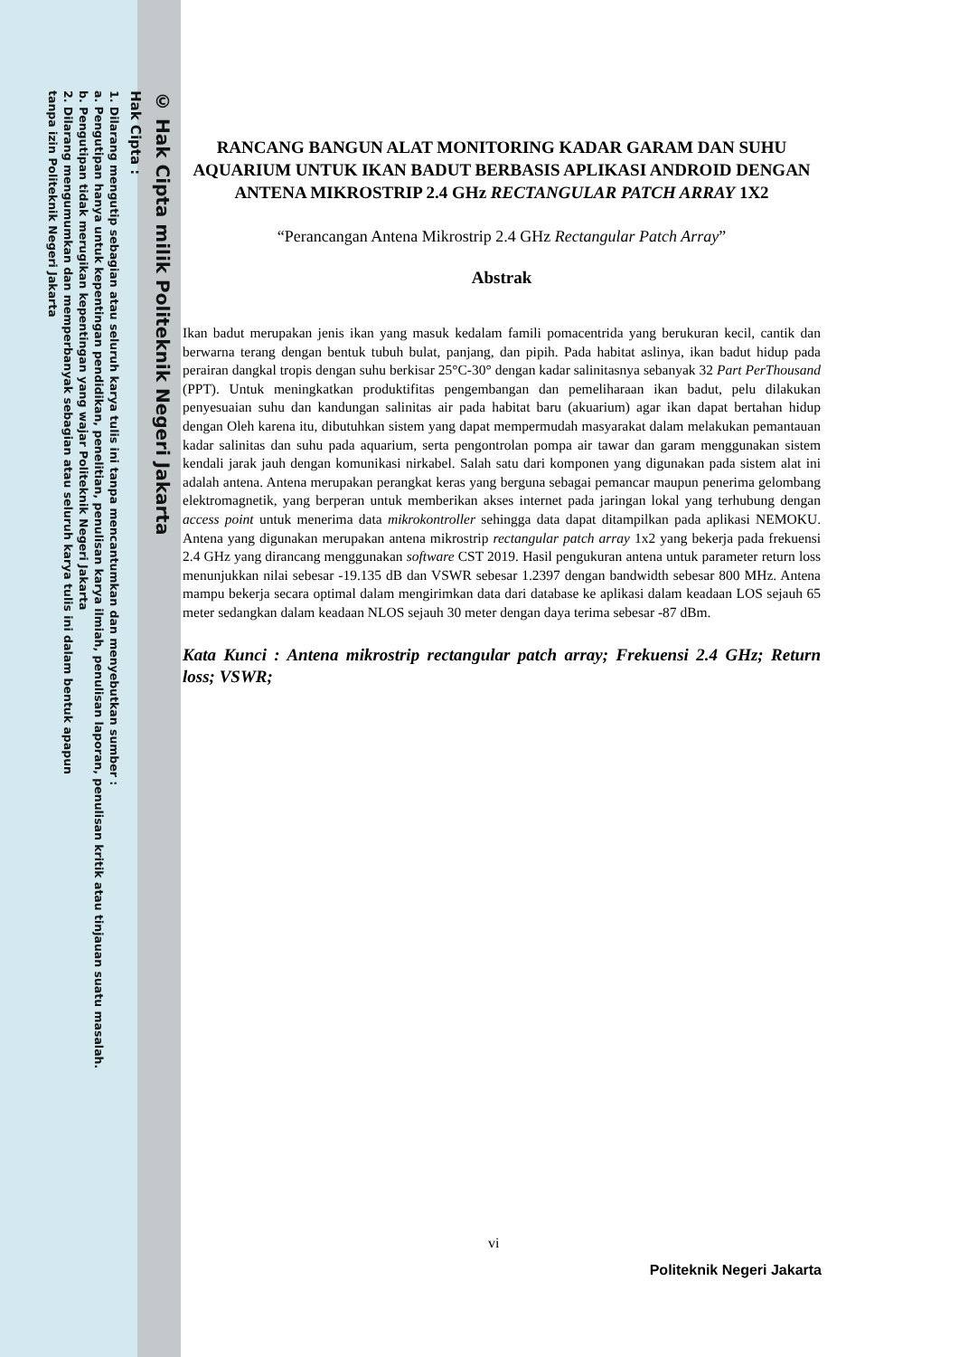© Hak Cipta milik Politeknik Negeri Jakarta
Hak Cipta :
1. Dilarang mengutip sebagian atau seluruh karya tulis ini tanpa mencantumkan dan menyebutkan sumber :
a. Pengutipan hanya untuk kepentingan pendidikan, penelitian, penulisan karya ilmiah, penulisan laporan, penulisan kritik atau tinjauan suatu masalah.
b. Pengutipan tidak merugikan kepentingan yang wajar Politeknik Negeri Jakarta
2. Dilarang mengumumkan dan memperbanyak sebagian atau seluruh karya tulis ini dalam bentuk apapun
tanpa izin Politeknik Negeri Jakarta
RANCANG BANGUN ALAT MONITORING KADAR GARAM DAN SUHU AQUARIUM UNTUK IKAN BADUT BERBASIS APLIKASI ANDROID DENGAN ANTENA MIKROSTRIP 2.4 GHz RECTANGULAR PATCH ARRAY 1X2
“Perancangan Antena Mikrostrip 2.4 GHz Rectangular Patch Array”
Abstrak
Ikan badut merupakan jenis ikan yang masuk kedalam famili pomacentrida yang berukuran kecil, cantik dan berwarna terang dengan bentuk tubuh bulat, panjang, dan pipih. Pada habitat aslinya, ikan badut hidup pada perairan dangkal tropis dengan suhu berkisar 25°C-30° dengan kadar salinitasnya sebanyak 32 Part PerThousand (PPT). Untuk meningkatkan produktifitas pengembangan dan pemeliharaan ikan badut, pelu dilakukan penyesuaian suhu dan kandungan salinitas air pada habitat baru (akuarium) agar ikan dapat bertahan hidup dengan Oleh karena itu, dibutuhkan sistem yang dapat mempermudah masyarakat dalam melakukan pemantauan kadar salinitas dan suhu pada aquarium, serta pengontrolan pompa air tawar dan garam menggunakan sistem kendali jarak jauh dengan komunikasi nirkabel. Salah satu dari komponen yang digunakan pada sistem alat ini adalah antena. Antena merupakan perangkat keras yang berguna sebagai pemancar maupun penerima gelombang elektromagnetik, yang berperan untuk memberikan akses internet pada jaringan lokal yang terhubung dengan access point untuk menerima data mikrokontroller sehingga data dapat ditampilkan pada aplikasi NEMOKU. Antena yang digunakan merupakan antena mikrostrip rectangular patch array 1x2 yang bekerja pada frekuensi 2.4 GHz yang dirancang menggunakan software CST 2019. Hasil pengukuran antena untuk parameter return loss menunjukkan nilai sebesar -19.135 dB dan VSWR sebesar 1.2397 dengan bandwidth sebesar 800 MHz. Antena mampu bekerja secara optimal dalam mengirimkan data dari database ke aplikasi dalam keadaan LOS sejauh 65 meter sedangkan dalam keadaan NLOS sejauh 30 meter dengan daya terima sebesar -87 dBm.
Kata Kunci : Antena mikrostrip rectangular patch array; Frekuensi 2.4 GHz; Return loss; VSWR;
vi
Politeknik Negeri Jakarta